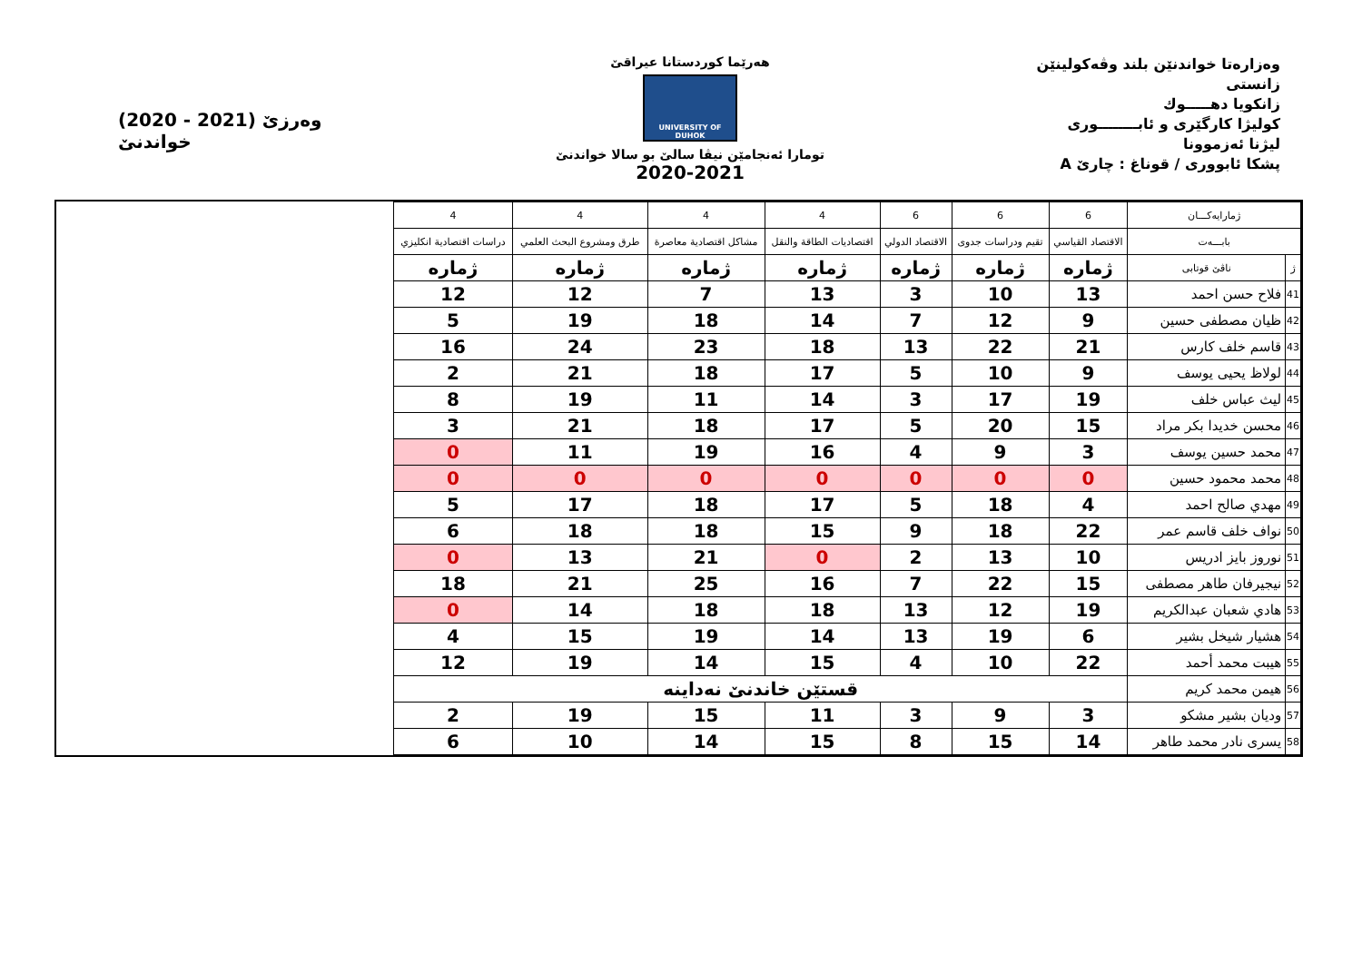وەزارەتا خواندنێن بلند وڤەکولینێن زانستی
زانكویا دهـــــوك
كولیژا كارگێری و ئابــــــــوری
لیژنا ئەزموونا
پشكا ئابووری / قوناغ : چارێ A
هەرێما كوردستانا عیراقێ
UNIVERSITY OF DUHOK
تومارا ئەنجامێن نیڤا سالێ بو سالا خواندنێ
2020-2021
(2020 - 2021) وەرزێ خواندنێ
| ژمارایەکـــان | | 6 | 6 | 6 | 4 | 4 | 4 | 4 |
| --- | --- | --- | --- | --- | --- | --- | --- | --- |
| بابـــەت | | الاقتصاد القياسي | تقيم ودراسات جدوى | الاقتصاد الدولي | اقتصاديات الطاقة والنقل | مشاكل اقتصادية معاصرة | طرق ومشروع البحث العلمي | دراسات اقتصادية انكليزي |
| ژ | ناڤێ قوتابی | ژمارە | ژمارە | ژمارە | ژمارە | ژمارە | ژمارە | ژمارە |
| 41 | فلاح حسن احمد | 13 | 10 | 3 | 13 | 7 | 12 | 12 |
| 42 | ظيان مصطفى حسين | 9 | 12 | 7 | 14 | 18 | 19 | 5 |
| 43 | قاسم خلف كارس | 21 | 22 | 13 | 18 | 23 | 24 | 16 |
| 44 | لولاظ يحيى يوسف | 9 | 10 | 5 | 17 | 18 | 21 | 2 |
| 45 | ليث عباس خلف | 19 | 17 | 3 | 14 | 11 | 19 | 8 |
| 46 | محسن خديدا بكر مراد | 15 | 20 | 5 | 17 | 18 | 21 | 3 |
| 47 | محمد حسين يوسف | 3 | 9 | 4 | 16 | 19 | 11 | 0 |
| 48 | محمد محمود حسين | 0 | 0 | 0 | 0 | 0 | 0 | 0 |
| 49 | مهدي صالح احمد | 4 | 18 | 5 | 17 | 18 | 17 | 5 |
| 50 | نواف خلف قاسم عمر | 22 | 18 | 9 | 15 | 18 | 18 | 6 |
| 51 | نوروز بايز ادريس | 10 | 13 | 2 | 0 | 21 | 13 | 0 |
| 52 | نيجيرفان طاهر مصطفى | 15 | 22 | 7 | 16 | 25 | 21 | 18 |
| 53 | هادي شعبان عبدالكريم | 19 | 12 | 13 | 18 | 18 | 14 | 0 |
| 54 | هشيار شيخل بشير | 6 | 19 | 13 | 14 | 19 | 15 | 4 |
| 55 | هيبت محمد أحمد | 22 | 10 | 4 | 15 | 14 | 19 | 12 |
| 56 | هيمن محمد كريم | قستێن خاندنێ نەداینە | | | | | | |
| 57 | وديان بشير مشكو | 3 | 9 | 3 | 11 | 15 | 19 | 2 |
| 58 | يسرى نادر محمد طاهر | 14 | 15 | 8 | 15 | 14 | 10 | 6 |